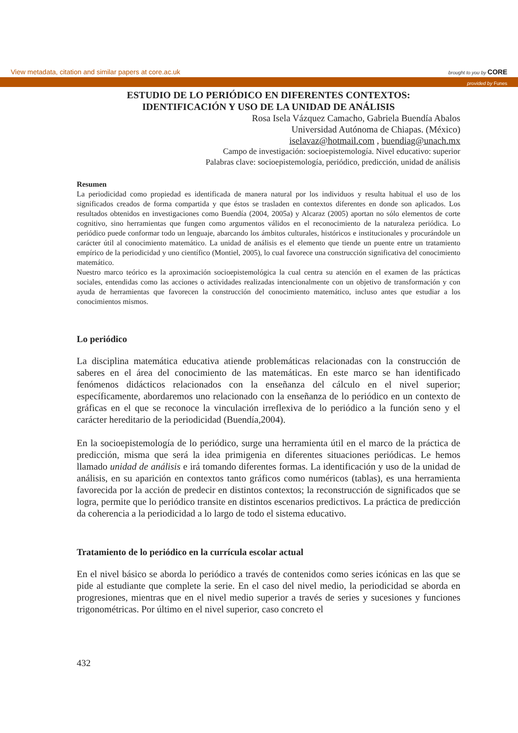View metadata, citation and similar papers at core.ac.uk brought to you by CORE
provided by Funes
ESTUDIO DE LO PERIÓDICO EN DIFERENTES CONTEXTOS:
IDENTIFICACIÓN Y USO DE LA UNIDAD DE ANÁLISIS
Rosa Isela Vázquez Camacho, Gabriela Buendía Abalos
Universidad Autónoma de Chiapas. (México)
iselavaz@hotmail.com , buendiag@unach.mx
Campo de investigación: socioepistemología. Nivel educativo: superior
Palabras clave: socioepistemología, periódico, predicción, unidad de análisis
Resumen
La periodicidad como propiedad es identificada de manera natural por los individuos y resulta habitual el uso de los significados creados de forma compartida y que éstos se trasladen en contextos diferentes en donde son aplicados. Los resultados obtenidos en investigaciones como Buendía (2004, 2005a) y Alcaraz (2005) aportan no sólo elementos de corte cognitivo, sino herramientas que fungen como argumentos válidos en el reconocimiento de la naturaleza periódica. Lo periódico puede conformar todo un lenguaje, abarcando los ámbitos culturales, históricos e institucionales y procurándole un carácter útil al conocimiento matemático. La unidad de análisis es el elemento que tiende un puente entre un tratamiento empírico de la periodicidad y uno científico (Montiel, 2005), lo cual favorece una construcción significativa del conocimiento matemático.
Nuestro marco teórico es la aproximación socioepistemológica la cual centra su atención en el examen de las prácticas sociales, entendidas como las acciones o actividades realizadas intencionalmente con un objetivo de transformación y con ayuda de herramientas que favorecen la construcción del conocimiento matemático, incluso antes que estudiar a los conocimientos mismos.
Lo periódico
La disciplina matemática educativa atiende problemáticas relacionadas con la construcción de saberes en el área del conocimiento de las matemáticas. En este marco se han identificado fenómenos didácticos relacionados con la enseñanza del cálculo en el nivel superior; específicamente, abordaremos uno relacionado con la enseñanza de lo periódico en un contexto de gráficas en el que se reconoce la vinculación irreflexiva de lo periódico a la función seno y el carácter hereditario de la periodicidad (Buendía,2004).
En la socioepistemología de lo periódico, surge una herramienta útil en el marco de la práctica de predicción, misma que será la idea primigenia en diferentes situaciones periódicas. Le hemos llamado unidad de análisis e irá tomando diferentes formas. La identificación y uso de la unidad de análisis, en su aparición en contextos tanto gráficos como numéricos (tablas), es una herramienta favorecida por la acción de predecir en distintos contextos; la reconstrucción de significados que se logra, permite que lo periódico transite en distintos escenarios predictivos. La práctica de predicción da coherencia a la periodicidad a lo largo de todo el sistema educativo.
Tratamiento de lo periódico en la currícula escolar actual
En el nivel básico se aborda lo periódico a través de contenidos como series icónicas en las que se pide al estudiante que complete la serie. En el caso del nivel medio, la periodicidad se aborda en progresiones, mientras que en el nivel medio superior a través de series y sucesiones y funciones trigonométricas. Por último en el nivel superior, caso concreto el
432